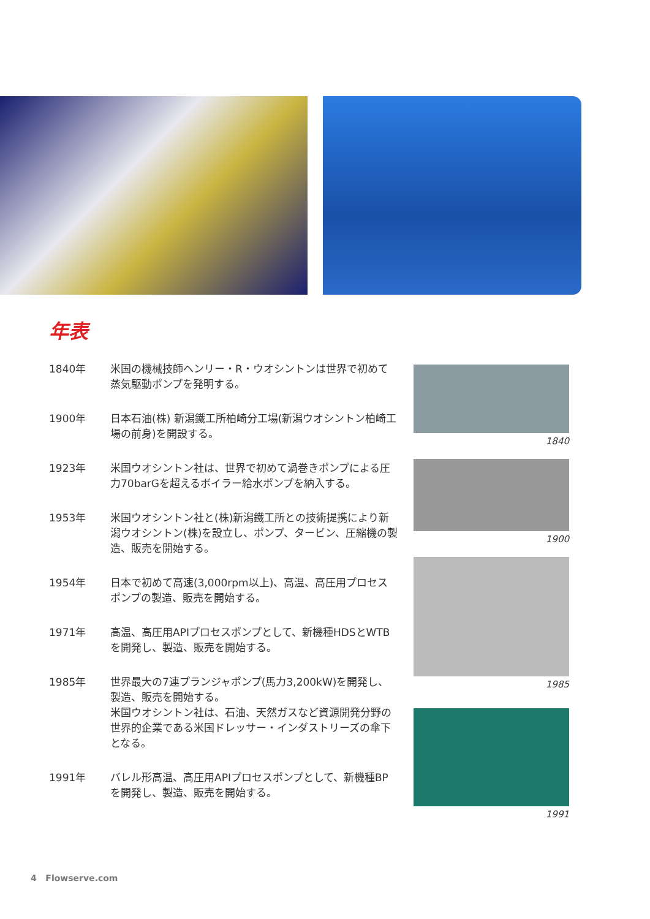年表
| 1840年 | 米国の機械技師ヘンリー・R・ウオシントンは世界で初めて蒸気駆動ポンプを発明する。 |
| 1900年 | 日本石油(株) 新潟鐵工所柏崎分工場(新潟ウオシントン柏崎工場の前身)を開設する。 |
| 1923年 | 米国ウオシントン社は、世界で初めて渦巻きポンプによる圧力70barGを超えるボイラー給水ポンプを納入する。 |
| 1953年 | 米国ウオシントン社と(株)新潟鐵工所との技術提携により新潟ウオシントン(株)を設立し、ポンプ、タービン、圧縮機の製造、販売を開始する。 |
| 1954年 | 日本で初めて高速(3,000rpm以上)、高温、高圧用プロセスポンプの製造、販売を開始する。 |
| 1971年 | 高温、高圧用APIプロセスポンプとして、新機種HDSとWTBを開発し、製造、販売を開始する。 |
| 1985年 | 世界最大の7連プランジャポンプ(馬力3,200kW)を開発し、製造、販売を開始する。 米国ウオシントン社は、石油、天然ガスなど資源開発分野の世界的企業である米国ドレッサー・インダストリーズの傘下となる。 |
| 1991年 | バレル形高温、高圧用APIプロセスポンプとして、新機種BPを開発し、製造、販売を開始する。 |
1840
1900
1985
1991
4 Flowserve.com